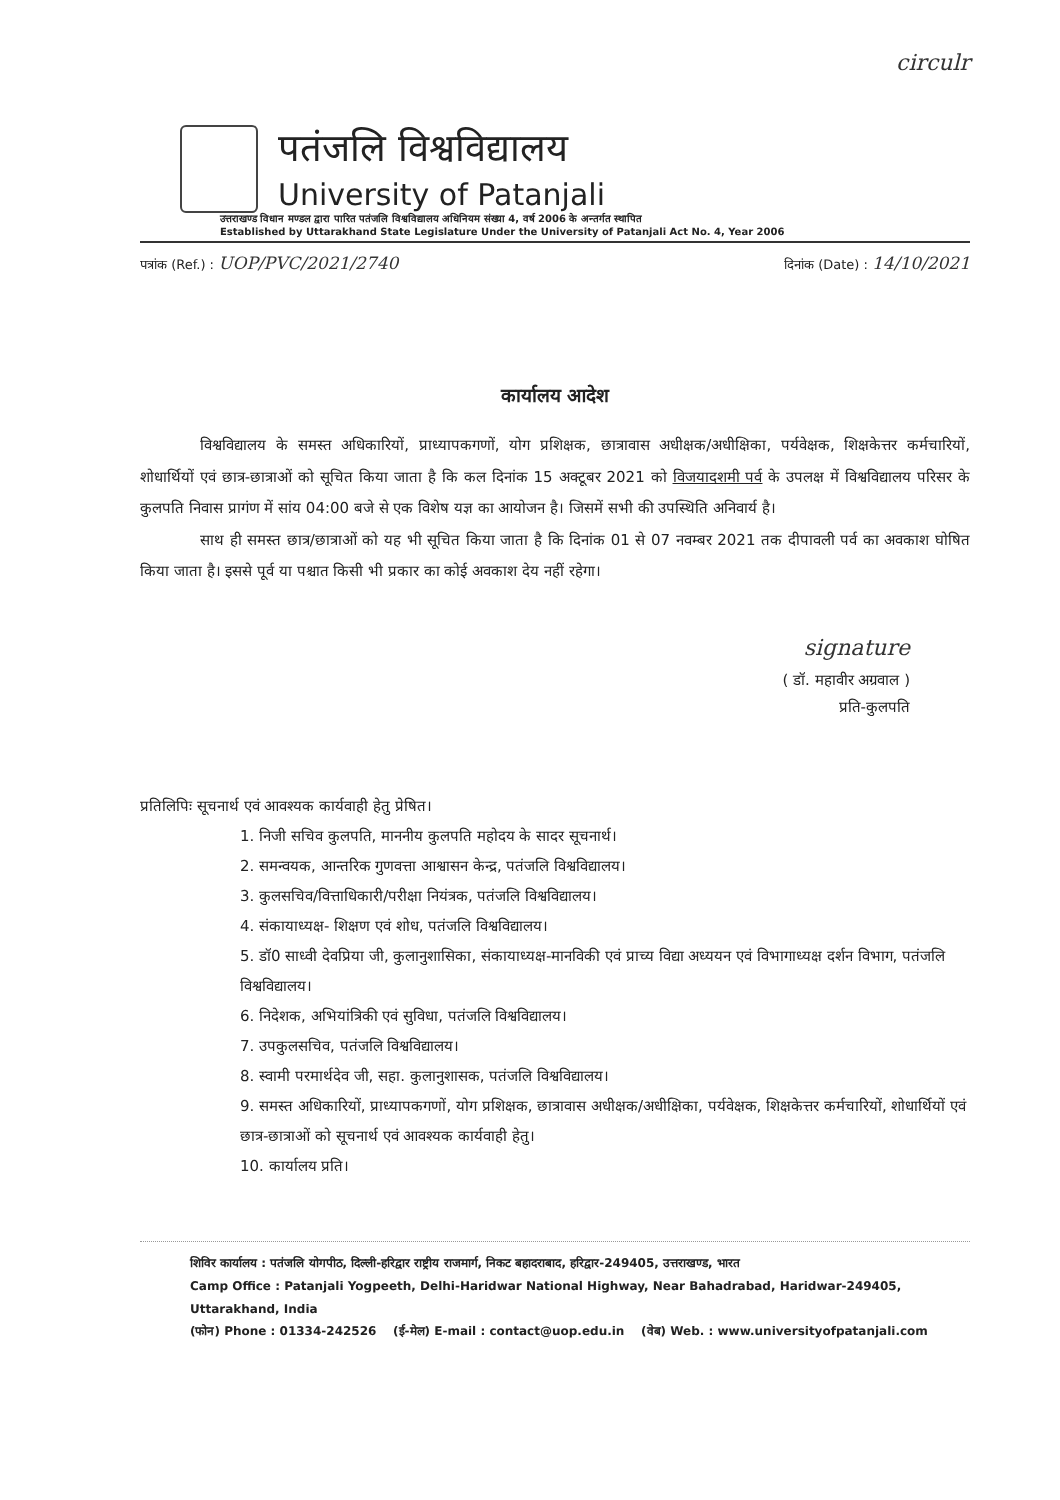circulr
पतंजलि विश्वविद्यालय
University of Patanjali
उत्तराखण्ड विधान मण्डल द्वारा पारित पतंजलि विश्वविद्यालय अधिनियम संख्या 4, वर्ष 2006 के अन्तर्गत स्थापित
Established by Uttarakhand State Legislature Under the University of Patanjali Act No. 4, Year 2006
पत्रांक (Ref.) : UOP/PVC/2021/2740
दिनांक (Date) : 14/10/2021
कार्यालय आदेश
विश्वविद्यालय के समस्त अधिकारियों, प्राध्यापकगणों, योग प्रशिक्षक, छात्रावास अधीक्षक/अधीक्षिका, पर्यवेक्षक, शिक्षकेत्तर कर्मचारियों, शोधार्थियों एवं छात्र-छात्राओं को सूचित किया जाता है कि कल दिनांक 15 अक्टूबर 2021 को विजयादशमी पर्व के उपलक्ष में विश्वविद्यालय परिसर के कुलपति निवास प्रागंण में सांय 04:00 बजे से एक विशेष यज्ञ का आयोजन है। जिसमें सभी की उपस्थिति अनिवार्य है।
साथ ही समस्त छात्र/छात्राओं को यह भी सूचित किया जाता है कि दिनांक 01 से 07 नवम्बर 2021 तक दीपावली पर्व का अवकाश घोषित किया जाता है। इससे पूर्व या पश्चात किसी भी प्रकार का कोई अवकाश देय नहीं रहेगा।
signature
( डॉ. महावीर अग्रवाल )
प्रति-कुलपति
प्रतिलिपिः सूचनार्थ एवं आवश्यक कार्यवाही हेतु प्रेषित।
1. निजी सचिव कुलपति, माननीय कुलपति महोदय के सादर सूचनार्थ।
2. समन्वयक, आन्तरिक गुणवत्ता आश्वासन केन्द्र, पतंजलि विश्वविद्यालय।
3. कुलसचिव/वित्ताधिकारी/परीक्षा नियंत्रक, पतंजलि विश्वविद्यालय।
4. संकायाध्यक्ष- शिक्षण एवं शोध, पतंजलि विश्वविद्यालय।
5. डॉ0 साध्वी देवप्रिया जी, कुलानुशासिका, संकायाध्यक्ष-मानविकी एवं प्राच्य विद्या अध्ययन एवं विभागाध्यक्ष दर्शन विभाग, पतंजलि विश्वविद्यालय।
6. निदेशक, अभियांत्रिकी एवं सुविधा, पतंजलि विश्वविद्यालय।
7. उपकुलसचिव, पतंजलि विश्वविद्यालय।
8. स्वामी परमार्थदेव जी, सहा. कुलानुशासक, पतंजलि विश्वविद्यालय।
9. समस्त अधिकारियों, प्राध्यापकगणों, योग प्रशिक्षक, छात्रावास अधीक्षक/अधीक्षिका, पर्यवेक्षक, शिक्षकेत्तर कर्मचारियों, शोधार्थियों एवं छात्र-छात्राओं को सूचनार्थ एवं आवश्यक कार्यवाही हेतु।
10. कार्यालय प्रति।
शिविर कार्यालय : पतंजलि योगपीठ, दिल्ली-हरिद्वार राष्ट्रीय राजमार्ग, निकट बहादराबाद, हरिद्वार-249405, उत्तराखण्ड, भारत
Camp Office : Patanjali Yogpeeth, Delhi-Haridwar National Highway, Near Bahadrabad, Haridwar-249405, Uttarakhand, India
(फोन) Phone : 01334-242526 (ई-मेल) E-mail : contact@uop.edu.in (वेब) Web. : www.universityofpatanjali.com